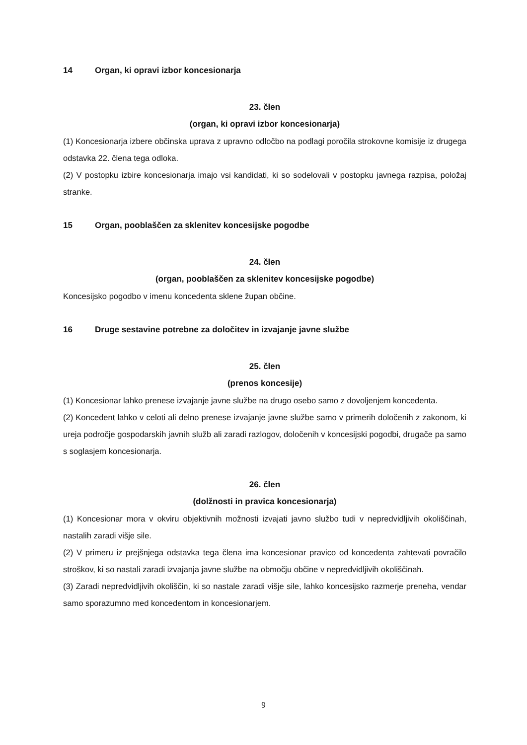14 Organ, ki opravi izbor koncesionarja
23. člen
(organ, ki opravi izbor koncesionarja)
(1) Koncesionarja izbere občinska uprava z upravno odločbo na podlagi poročila strokovne komisije iz drugega odstavka 22. člena tega odloka.
(2) V postopku izbire koncesionarja imajo vsi kandidati, ki so sodelovali v postopku javnega razpisa, položaj stranke.
15 Organ, pooblaščen za sklenitev koncesijske pogodbe
24. člen
(organ, pooblaščen za sklenitev koncesijske pogodbe)
Koncesijsko pogodbo v imenu koncedenta sklene župan občine.
16 Druge sestavine potrebne za določitev in izvajanje javne službe
25. člen
(prenos koncesije)
(1) Koncesionar lahko prenese izvajanje javne službe na drugo osebo samo z dovoljenjem koncedenta.
(2) Koncedent lahko v celoti ali delno prenese izvajanje javne službe samo v primerih določenih z zakonom, ki ureja področje gospodarskih javnih služb ali zaradi razlogov, določenih v koncesijski pogodbi, drugače pa samo s soglasjem koncesionarja.
26. člen
(dolžnosti in pravica koncesionarja)
(1) Koncesionar mora v okviru objektivnih možnosti izvajati javno službo tudi v nepredvidljivih okoliščinah, nastalih zaradi višje sile.
(2) V primeru iz prejšnjega odstavka tega člena ima koncesionar pravico od koncedenta zahtevati povračilo stroškov, ki so nastali zaradi izvajanja javne službe na območju občine v nepredvidljivih okoliščinah.
(3) Zaradi nepredvidljivih okoliščin, ki so nastale zaradi višje sile, lahko koncesijsko razmerje preneha, vendar samo sporazumno med koncedentom in koncesionarjem.
9